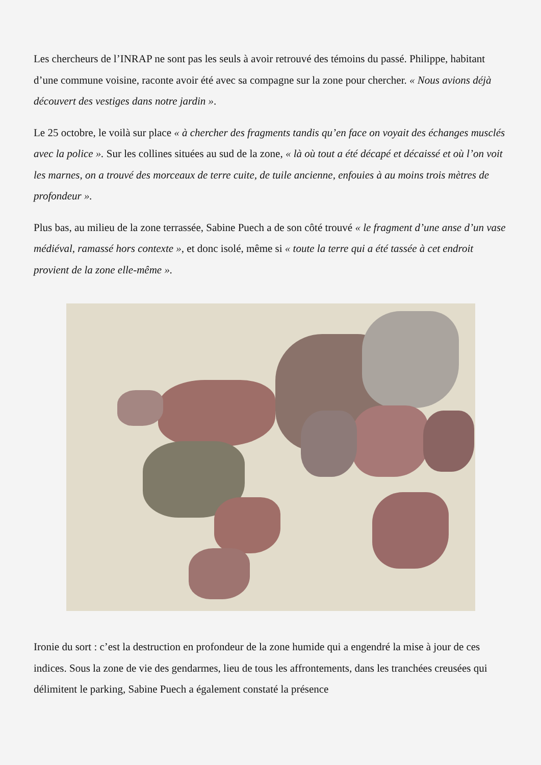Les chercheurs de l’INRAP ne sont pas les seuls à avoir retrouvé des témoins du passé. Philippe, habitant d’une commune voisine, raconte avoir été avec sa compagne sur la zone pour chercher. « Nous avions déjà découvert des vestiges dans notre jardin ».
Le 25 octobre, le voilà sur place « à chercher des fragments tandis qu’en face on voyait des échanges musclés avec la police ». Sur les collines situées au sud de la zone, « là où tout a été décapé et décaissé et où l’on voit les marnes, on a trouvé des morceaux de terre cuite, de tuile ancienne, enfouies à au moins trois mètres de profondeur ».
Plus bas, au milieu de la zone terrassée, Sabine Puech a de son côté trouvé « le fragment d’une anse d’un vase médiéval, ramassé hors contexte », et donc isolé, même si « toute la terre qui a été tassée à cet endroit provient de la zone elle-même ».
Ironie du sort : c’est la destruction en profondeur de la zone humide qui a engendré la mise à jour de ces indices. Sous la zone de vie des gendarmes, lieu de tous les affrontements, dans les tranchées creusées qui délimitent le parking, Sabine Puech a également constaté la présence